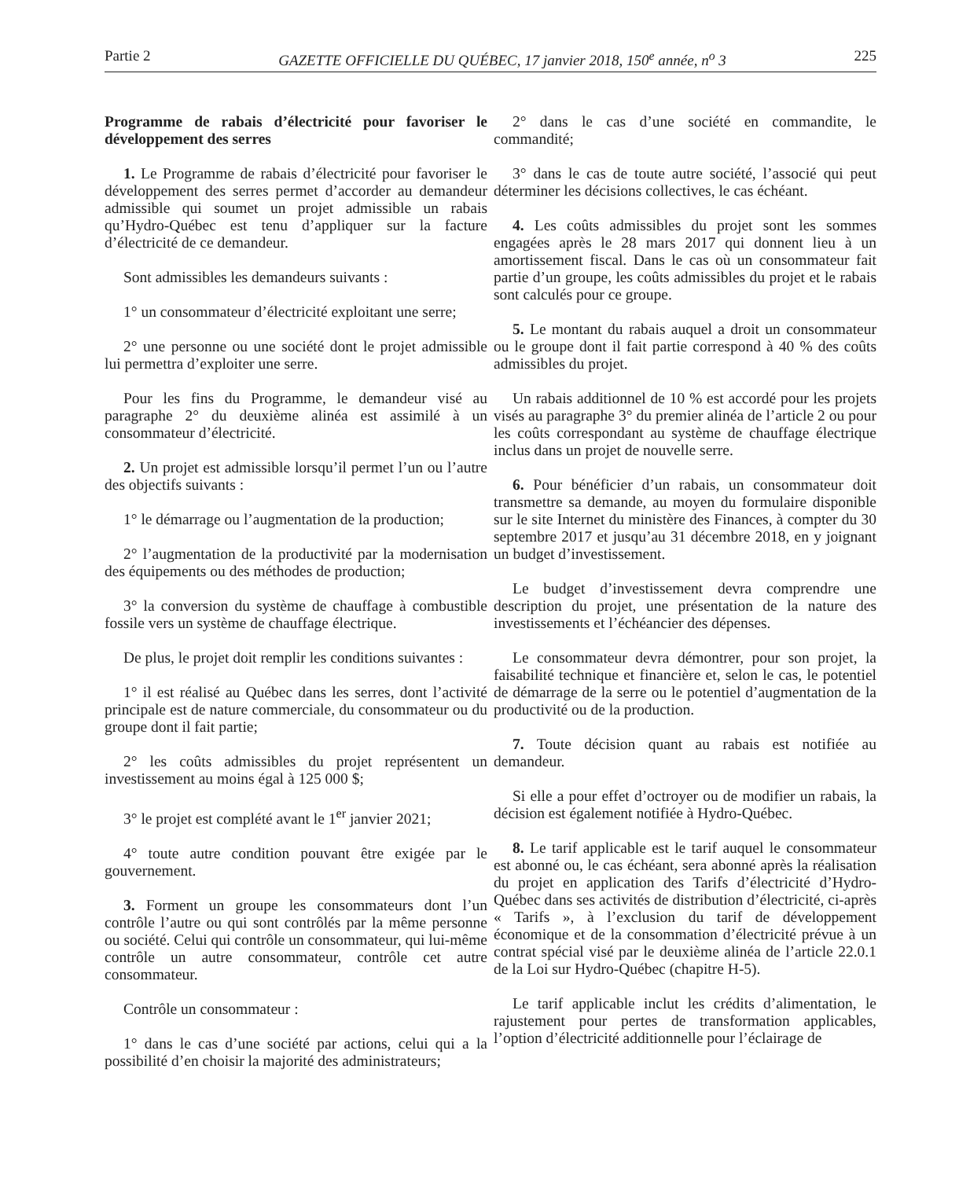Partie 2 GAZETTE OFFICIELLE DU QUÉBEC, 17 janvier 2018, 150<sup>e</sup> année, n<sup>o</sup> 3 225
Programme de rabais d’électricité pour favoriser le développement des serres
1. Le Programme de rabais d’électricité pour favoriser le développement des serres permet d’accorder au demandeur admissible qui soumet un projet admissible un rabais qu’Hydro-Québec est tenu d’appliquer sur la facture d’électricité de ce demandeur.
Sont admissibles les demandeurs suivants :
1° un consommateur d’électricité exploitant une serre;
2° une personne ou une société dont le projet admissible lui permettra d’exploiter une serre.
Pour les fins du Programme, le demandeur visé au paragraphe 2° du deuxième alinéa est assimilé à un consommateur d’électricité.
2. Un projet est admissible lorsqu’il permet l’un ou l’autre des objectifs suivants :
1° le démarrage ou l’augmentation de la production;
2° l’augmentation de la productivité par la modernisation des équipements ou des méthodes de production;
3° la conversion du système de chauffage à combustible fossile vers un système de chauffage électrique.
De plus, le projet doit remplir les conditions suivantes :
1° il est réalisé au Québec dans les serres, dont l’activité principale est de nature commerciale, du consommateur ou du groupe dont il fait partie;
2° les coûts admissibles du projet représentent un investissement au moins égal à 125 000 $;
3° le projet est complété avant le 1<sup>er</sup> janvier 2021;
4° toute autre condition pouvant être exigée par le gouvernement.
3. Forment un groupe les consommateurs dont l’un contrôle l’autre ou qui sont contrôlés par la même personne ou société. Celui qui contrôle un consommateur, qui lui-même contrôle un autre consommateur, contrôle cet autre consommateur.
Contrôle un consommateur :
1° dans le cas d’une société par actions, celui qui a la possibilité d’en choisir la majorité des administrateurs;
2° dans le cas d’une société en commandite, le commandité;
3° dans le cas de toute autre société, l’associé qui peut déterminer les décisions collectives, le cas échéant.
4. Les coûts admissibles du projet sont les sommes engagées après le 28 mars 2017 qui donnent lieu à un amortissement fiscal. Dans le cas où un consommateur fait partie d’un groupe, les coûts admissibles du projet et le rabais sont calculés pour ce groupe.
5. Le montant du rabais auquel a droit un consommateur ou le groupe dont il fait partie correspond à 40 % des coûts admissibles du projet.
Un rabais additionnel de 10 % est accordé pour les projets visés au paragraphe 3° du premier alinéa de l’article 2 ou pour les coûts correspondant au système de chauffage électrique inclus dans un projet de nouvelle serre.
6. Pour bénéficier d’un rabais, un consommateur doit transmettre sa demande, au moyen du formulaire disponible sur le site Internet du ministère des Finances, à compter du 30 septembre 2017 et jusqu’au 31 décembre 2018, en y joignant un budget d’investissement.
Le budget d’investissement devra comprendre une description du projet, une présentation de la nature des investissements et l’échéancier des dépenses.
Le consommateur devra démontrer, pour son projet, la faisabilité technique et financière et, selon le cas, le potentiel de démarrage de la serre ou le potentiel d’augmentation de la productivité ou de la production.
7. Toute décision quant au rabais est notifiée au demandeur.
Si elle a pour effet d’octroyer ou de modifier un rabais, la décision est également notifiée à Hydro-Québec.
8. Le tarif applicable est le tarif auquel le consommateur est abonné ou, le cas échéant, sera abonné après la réalisation du projet en application des Tarifs d’électricité d’Hydro-Québec dans ses activités de distribution d’électricité, ci-après « Tarifs », à l’exclusion du tarif de développement économique et de la consommation d’électricité prévue à un contrat spécial visé par le deuxième alinéa de l’article 22.0.1 de la Loi sur Hydro-Québec (chapitre H-5).
Le tarif applicable inclut les crédits d’alimentation, le rajustement pour pertes de transformation applicables, l’option d’électricité additionnelle pour l’éclairage de